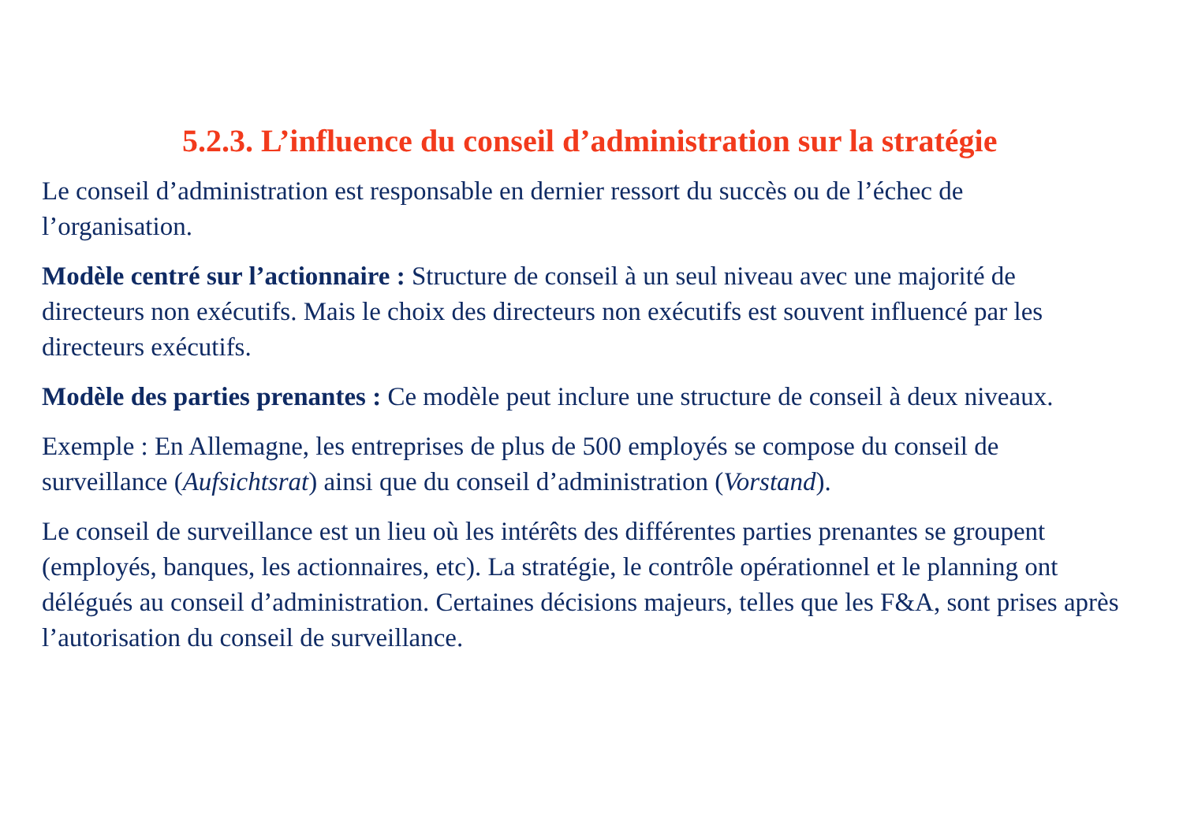5.2.3. L’influence du conseil d’administration sur la stratégie
Le conseil d’administration est responsable en dernier ressort du succès ou de l’échec de l’organisation.
Modèle centré sur l’actionnaire : Structure de conseil à un seul niveau avec une majorité de directeurs non exécutifs. Mais le choix des directeurs non exécutifs est souvent influencé par les directeurs exécutifs.
Modèle des parties prenantes : Ce modèle peut inclure une structure de conseil à deux niveaux.
Exemple : En Allemagne, les entreprises de plus de 500 employés se compose du conseil de surveillance (Aufsichtsrat) ainsi que du conseil d’administration (Vorstand).
Le conseil de surveillance est un lieu où les intérêts des différentes parties prenantes se groupent (employés, banques, les actionnaires, etc). La stratégie, le contrôle opérationnel et le planning ont délégués au conseil d’administration. Certaines décisions majeurs, telles que les F&A, sont prises après l’autorisation du conseil de surveillance.